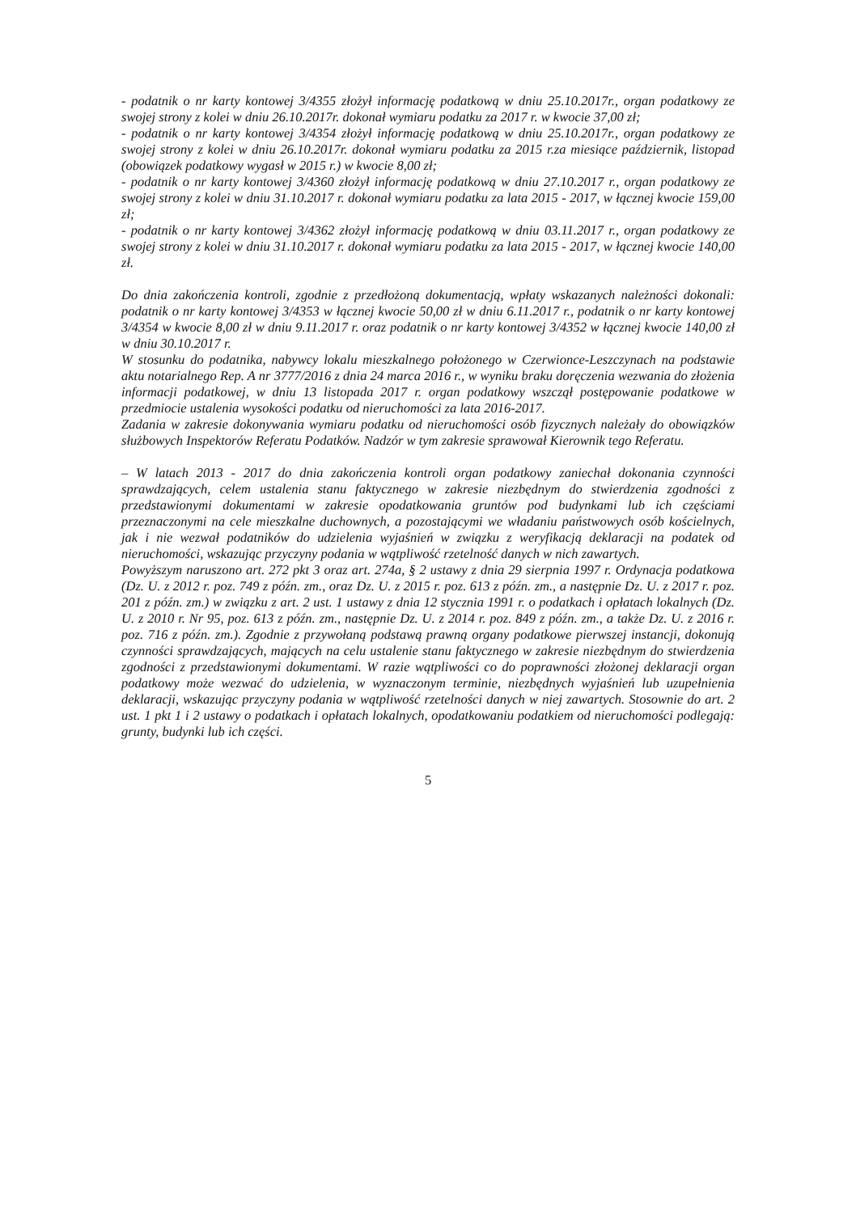- podatnik o nr karty kontowej 3/4355 złożył informację podatkową w dniu 25.10.2017r., organ podatkowy ze swojej strony z kolei w dniu 26.10.2017r. dokonał wymiaru podatku za 2017 r. w kwocie 37,00 zł;
- podatnik o nr karty kontowej 3/4354 złożył informację podatkową w dniu 25.10.2017r., organ podatkowy ze swojej strony z kolei w dniu 26.10.2017r. dokonał wymiaru podatku za 2015 r.za miesiące październik, listopad (obowiązek podatkowy wygasł w 2015 r.) w kwocie 8,00 zł;
- podatnik o nr karty kontowej 3/4360 złożył informację podatkową w dniu 27.10.2017 r., organ podatkowy ze swojej strony z kolei w dniu 31.10.2017 r. dokonał wymiaru podatku za lata 2015 - 2017, w łącznej kwocie 159,00 zł;
- podatnik o nr karty kontowej 3/4362 złożył informację podatkową w dniu 03.11.2017 r., organ podatkowy ze swojej strony z kolei w dniu 31.10.2017 r. dokonał wymiaru podatku za lata 2015 - 2017, w łącznej kwocie 140,00 zł.
Do dnia zakończenia kontroli, zgodnie z przedłożoną dokumentacją, wpłaty wskazanych należności dokonali: podatnik o nr karty kontowej 3/4353 w łącznej kwocie 50,00 zł w dniu 6.11.2017 r., podatnik o nr karty kontowej 3/4354 w kwocie 8,00 zł w dniu 9.11.2017 r. oraz podatnik o nr karty kontowej 3/4352 w łącznej kwocie 140,00 zł w dniu 30.10.2017 r.
W stosunku do podatnika, nabywcy lokalu mieszkalnego położonego w Czerwionce-Leszczynach na podstawie aktu notarialnego Rep. A nr 3777/2016 z dnia 24 marca 2016 r., w wyniku braku doręczenia wezwania do złożenia informacji podatkowej, w dniu 13 listopada 2017 r. organ podatkowy wszczął postępowanie podatkowe w przedmiocie ustalenia wysokości podatku od nieruchomości za lata 2016-2017.
Zadania w zakresie dokonywania wymiaru podatku od nieruchomości osób fizycznych należały do obowiązków służbowych Inspektorów Referatu Podatków. Nadzór w tym zakresie sprawował Kierownik tego Referatu.
– W latach 2013 - 2017 do dnia zakończenia kontroli organ podatkowy zaniechał dokonania czynności sprawdzających, celem ustalenia stanu faktycznego w zakresie niezbędnym do stwierdzenia zgodności z przedstawionymi dokumentami w zakresie opodatkowania gruntów pod budynkami lub ich częściami przeznaczonymi na cele mieszkalne duchownych, a pozostającymi we władaniu państwowych osób kościelnych, jak i nie wezwał podatników do udzielenia wyjaśnień w związku z weryfikacją deklaracji na podatek od nieruchomości, wskazując przyczyny podania w wątpliwość rzetelność danych w nich zawartych.
Powyższym naruszono art. 272 pkt 3 oraz art. 274a, § 2 ustawy z dnia 29 sierpnia 1997 r. Ordynacja podatkowa (Dz. U. z 2012 r. poz. 749 z późn. zm., oraz Dz. U. z 2015 r. poz. 613 z późn. zm., a następnie Dz. U. z 2017 r. poz. 201 z późn. zm.) w związku z art. 2 ust. 1 ustawy z dnia 12 stycznia 1991 r. o podatkach i opłatach lokalnych (Dz. U. z 2010 r. Nr 95, poz. 613 z późn. zm., następnie Dz. U. z 2014 r. poz. 849 z późn. zm., a także Dz. U. z 2016 r. poz. 716 z późn. zm.). Zgodnie z przywołaną podstawą prawną organy podatkowe pierwszej instancji, dokonują czynności sprawdzających, mających na celu ustalenie stanu faktycznego w zakresie niezbędnym do stwierdzenia zgodności z przedstawionymi dokumentami. W razie wątpliwości co do poprawności złożonej deklaracji organ podatkowy może wezwać do udzielenia, w wyznaczonym terminie, niezbędnych wyjaśnień lub uzupełnienia deklaracji, wskazując przyczyny podania w wątpliwość rzetelności danych w niej zawartych. Stosownie do art. 2 ust. 1 pkt 1 i 2 ustawy o podatkach i opłatach lokalnych, opodatkowaniu podatkiem od nieruchomości podlegają: grunty, budynki lub ich części.
5